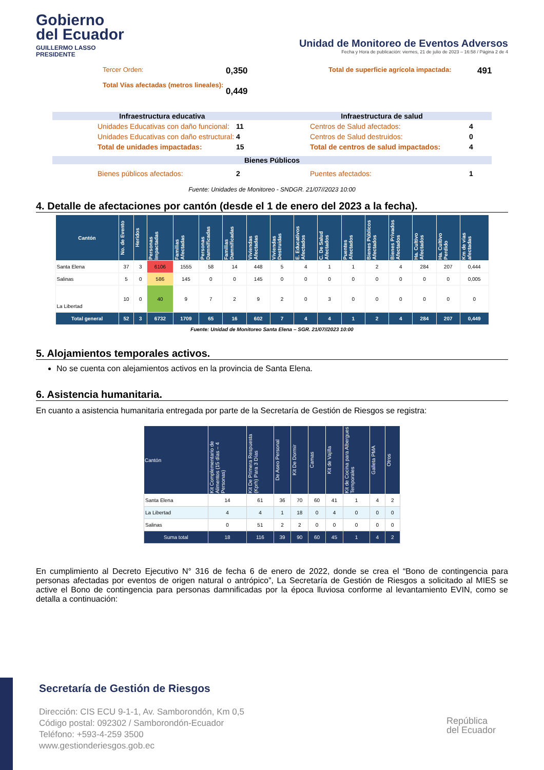Gobierno
del Ecuador
GUILLERMO LASSO
PRESIDENTE
Unidad de Monitoreo de Eventos Adversos
Fecha y Hora de publicación: viernes, 21 de julio de 2023 – 16:58 / Página 2 de 4
Tercer Orden:
Total Vías afectadas (metros lineales):
0,350
0,449
Total de superficie agrícola impactada:
491
Infraestructura educativa Infraestructura de salud
Unidades Educativas con daño funcional: 11
Unidades Educativas con daño estructural: 4
Total de unidades impactadas: 15
Centros de Salud afectados: 4
Centros de Salud destruidos: 0
Total de centros de salud impactados: 4
Bienes Públicos
Bienes públicos afectados: 2 Puentes afectados: 1
Fuente: Unidades de Monitoreo - SNDGR. 21/07//2023 10:00
4. Detalle de afectaciones por cantón (desde el 1 de enero del 2023 a la fecha).
| Cantón | No. de Evento | Heridos | Personas Impactadas | Familias Afectadas | Personas Damnificadas | Familias Damnificadas | Viviendas Afectadas | Viviendas Destruidas | E. Educativos Afectados | C. De Salud Afectados | Puentes Afectados | Bienes Públicos Afectados | Bienes Privados Afectados | Ha. Cultivo Afectados | Ha. Cultivo Perdido | Km de vías afectadas |
| --- | --- | --- | --- | --- | --- | --- | --- | --- | --- | --- | --- | --- | --- | --- | --- | --- |
| Santa Elena | 37 | 3 | 6106 | 1555 | 58 | 14 | 448 | 5 | 4 | 1 | 1 | 2 | 4 | 284 | 207 | 0,444 |
| Salinas | 5 | 0 | 586 | 145 | 0 | 0 | 145 | 0 | 0 | 0 | 0 | 0 | 0 | 0 | 0 | 0,005 |
| La Libertad | 10 | 0 | 40 | 9 | 7 | 2 | 9 | 2 | 0 | 3 | 0 | 0 | 0 | 0 | 0 | 0 |
| Total general | 52 | 3 | 6732 | 1709 | 65 | 16 | 602 | 7 | 4 | 4 | 1 | 2 | 4 | 284 | 207 | 0,449 |
Fuente: Unidad de Monitoreo Santa Elena – SGR. 21/07//2023 10:00
5. Alojamientos temporales activos.
No se cuenta con alejamientos activos en la provincia de Santa Elena.
6. Asistencia humanitaria.
En cuanto a asistencia humanitaria entregada por parte de la Secretaría de Gestión de Riesgos se registra:
| Cantón | Kit Complementario de Alimentos (15 días – 4 Personas) | Kit De Primera Respuesta (Kprh) Para 3 Días | De Aseo Personal | Kit De Dormir | Camas | Kit de Vajilla | Kit de Cocina para Albergues Temporales | Galleta PMA | Otros |
| --- | --- | --- | --- | --- | --- | --- | --- | --- | --- |
| Santa Elena | 14 | 61 | 36 | 70 | 60 | 41 | 1 | 4 | 2 |
| La Libertad | 4 | 4 | 1 | 18 | 0 | 4 | 0 | 0 | 0 |
| Salinas | 0 | 51 | 2 | 2 | 0 | 0 | 0 | 0 | 0 |
| Suma total | 18 | 116 | 39 | 90 | 60 | 45 | 1 | 4 | 2 |
En cumplimiento al Decreto Ejecutivo N° 316 de fecha 6 de enero de 2022, donde se crea el “Bono de contingencia para personas afectadas por eventos de origen natural o antrópico”, La Secretaría de Gestión de Riesgos a solicitado al MIES se active el Bono de contingencia para personas damnificadas por la época lluviosa conforme al levantamiento EVIN, como se detalla a continuación:
Secretaría de Gestión de Riesgos
Dirección: CIS ECU 9-1-1, Av. Samborondón, Km 0,5
Código postal: 092302 / Samborondón-Ecuador
Teléfono: +593-4-259 3500
www.gestionderiesgos.gob.ec
República
del Ecuador